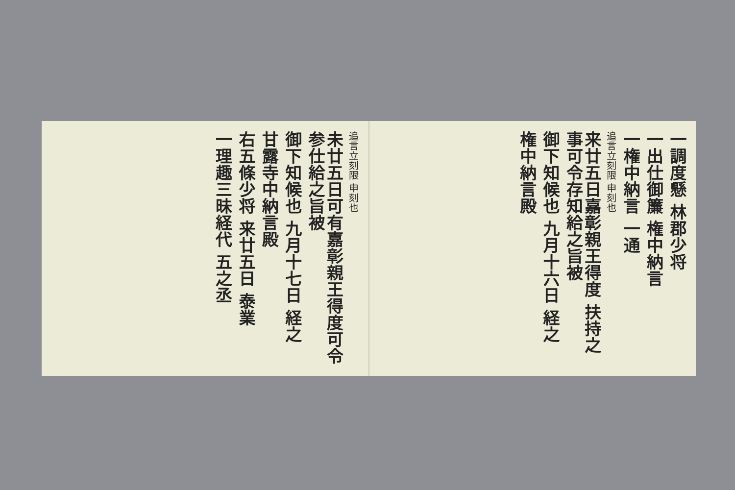追言立刻限 申刻也
未廿五日可有嘉彰親王得度可令参仕給之旨被
御下知候也 九月十七日 経之
甘露寺中納言殿
右五條少将 来廿五日 泰業
一理趣三昧経代 五之丞
一調度懸 林郡少将
一出仕御簾 権中納言
一権中納言 一通
追言立刻限 申刻也
来廿五日嘉彰親王得度 扶持之事可令存知給之旨被
御下知候也 九月十六日 経之
権中納言殿